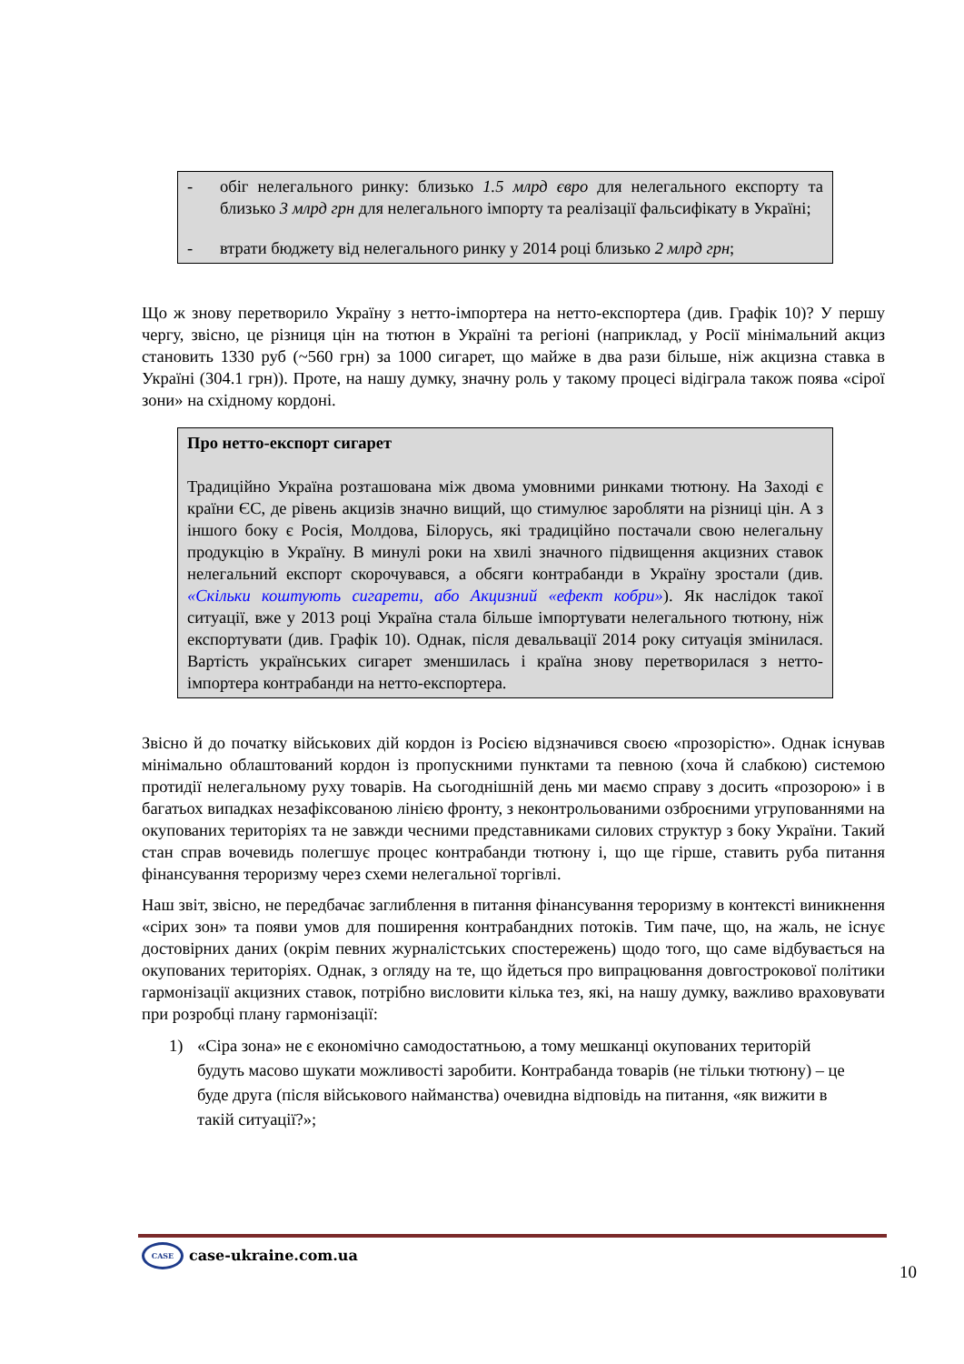- обіг нелегального ринку: близько 1.5 млрд євро для нелегального експорту та близько 3 млрд грн для нелегального імпорту та реалізації фальсифікату в Україні;
- втрати бюджету від нелегального ринку у 2014 році близько 2 млрд грн;
Що ж знову перетворило Україну з нетто-імпортера на нетто-експортера (див. Графік 10)? У першу чергу, звісно, це різниця цін на тютюн в Україні та регіоні (наприклад, у Росії мінімальний акциз становить 1330 руб (~560 грн) за 1000 сигарет, що майже в два рази більше, ніж акцизна ставка в Україні (304.1 грн)). Проте, на нашу думку, значну роль у такому процесі відіграла також поява «сірої зони» на східному кордоні.
Про нетто-експорт сигарет
Традиційно Україна розташована між двома умовними ринками тютюну. На Заході є країни ЄС, де рівень акцизів значно вищий, що стимулює заробляти на різниці цін. А з іншого боку є Росія, Молдова, Білорусь, які традиційно постачали свою нелегальну продукцію в Україну. В минулі роки на хвилі значного підвищення акцизних ставок нелегальний експорт скорочувався, а обсяги контрабанди в Україну зростали (див. «Скільки коштують сигарети, або Акцизний «ефект кобри»). Як наслідок такої ситуації, вже у 2013 році Україна стала більше імпортувати нелегального тютюну, ніж експортувати (див. Графік 10). Однак, після девальвації 2014 року ситуація змінилася. Вартість українських сигарет зменшилась і країна знову перетворилася з нетто-імпортера контрабанди на нетто-експортера.
Звісно й до початку військових дій кордон із Росією відзначився своєю «прозорістю». Однак існував мінімально облаштований кордон із пропускними пунктами та певною (хоча й слабкою) системою протидії нелегальному руху товарів. На сьогоднішній день ми маємо справу з досить «прозорою» і в багатьох випадках незафіксованою лінією фронту, з неконтрольованими озброєними угрупованнями на окупованих територіях та не завжди чесними представниками силових структур з боку України. Такий стан справ вочевидь полегшує процес контрабанди тютюну і, що ще гірше, ставить руба питання фінансування тероризму через схеми нелегальної торгівлі.
Наш звіт, звісно, не передбачає заглиблення в питання фінансування тероризму в контексті виникнення «сірих зон» та появи умов для поширення контрабандних потоків. Тим паче, що, на жаль, не існує достовірних даних (окрім певних журналістських спостережень) щодо того, що саме відбувається на окупованих територіях. Однак, з огляду на те, що йдеться про випрацювання довгострокової політики гармонізації акцизних ставок, потрібно висловити кілька тез, які, на нашу думку, важливо враховувати при розробці плану гармонізації:
1) «Сіра зона» не є економічно самодостатньою, а тому мешканці окупованих територій будуть масово шукати можливості заробити. Контрабанда товарів (не тільки тютюну) – це буде друга (після військового найманства) очевидна відповідь на питання, «як вижити в такій ситуації?»;
CASE case-ukraine.com.ua
10